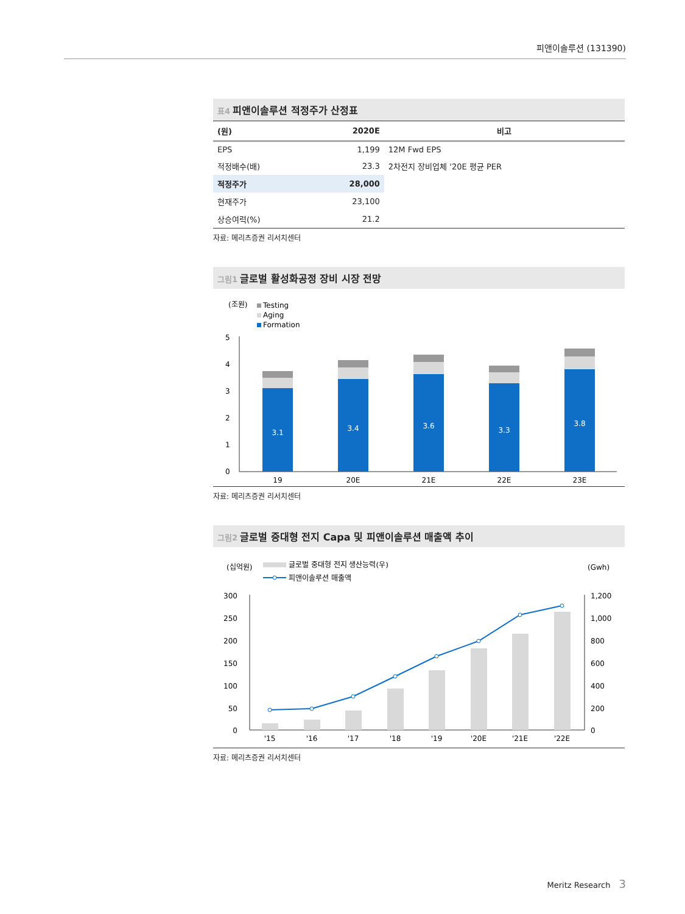피앤이솔루션 (131390)
표4 피앤이솔루션 적정주가 산정표
| (원) | 2020E | 비고 |
| --- | --- | --- |
| EPS | 1,199 | 12M Fwd EPS |
| 적정배수(배) | 23.3 | 2차전지 장비업체 '20E 평균 PER |
| 적정주가 | 28,000 | |
| 현재주가 | 23,100 | |
| 상승여력(%) | 21.2 | |
자료: 메리츠증권 리서치센터
그림1 글로벌 활성화공정 장비 시장 전망
(조원)
Testing
Aging
Formation
5
4
3
2
1
0
3.1
3.4
3.6
3.3
3.8
19
20E
21E
22E
23E
자료: 메리츠증권 리서치센터
그림2 글로벌 중대형 전지 Capa 및 피앤이솔루션 매출액 추이
(십억원)
(Gwh)
글로벌 중대형 전지 생산능력(우)
피앤이솔루션 매출액
300
250
200
150
100
50
0
1,200
1,000
800
600
400
200
0
'15
'16
'17
'18
'19
'20E
'21E
'22E
자료: 메리츠증권 리서치센터
Meritz Research 3